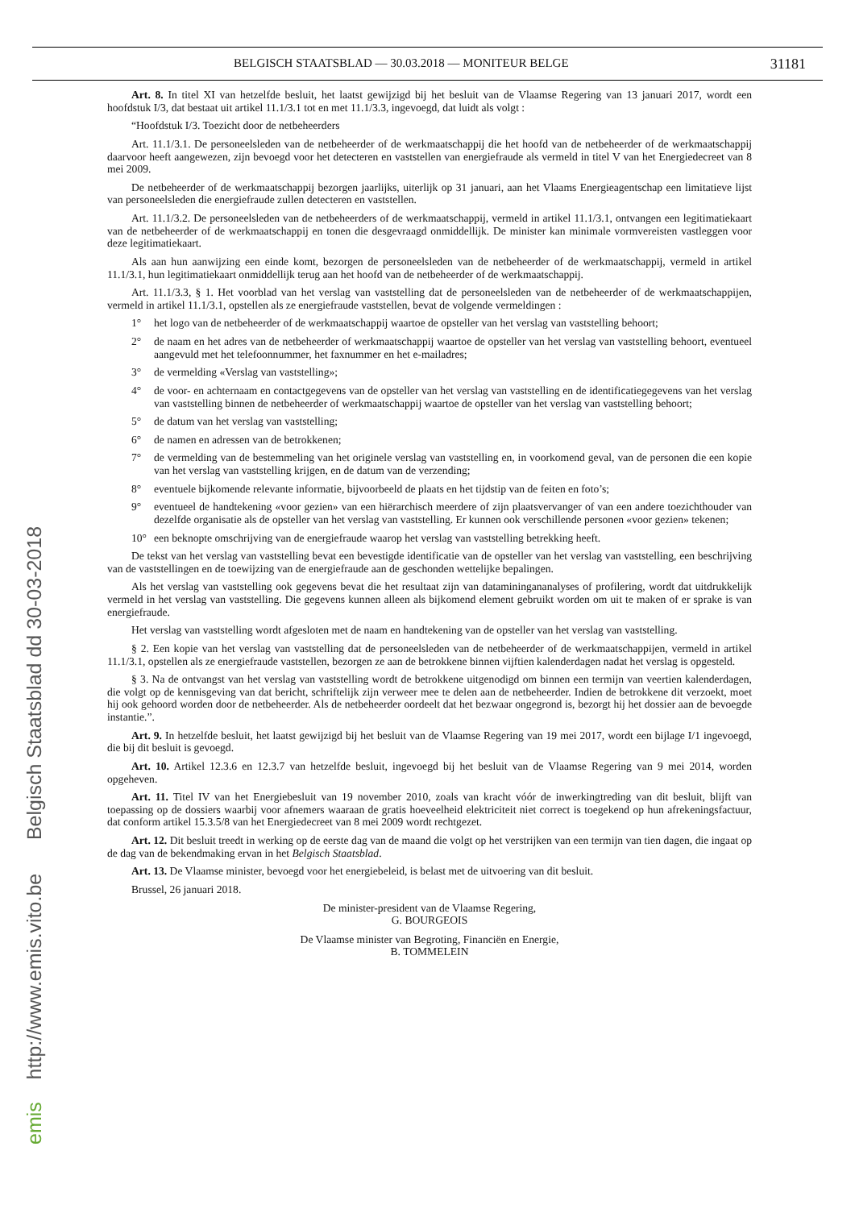emis http://www.emis.vito.be Belgisch Staatsblad dd 30-03-2018
BELGISCH STAATSBLAD — 30.03.2018 — MONITEUR BELGE 31181
Art. 8. In titel XI van hetzelfde besluit, het laatst gewijzigd bij het besluit van de Vlaamse Regering van 13 januari 2017, wordt een hoofdstuk I/3, dat bestaat uit artikel 11.1/3.1 tot en met 11.1/3.3, ingevoegd, dat luidt als volgt :
“Hoofdstuk I/3. Toezicht door de netbeheerders
Art. 11.1/3.1. De personeelsleden van de netbeheerder of de werkmaatschappij die het hoofd van de netbeheerder of de werkmaatschappij daarvoor heeft aangewezen, zijn bevoegd voor het detecteren en vaststellen van energiefraude als vermeld in titel V van het Energiedecreet van 8 mei 2009.
De netbeheerder of de werkmaatschappij bezorgen jaarlijks, uiterlijk op 31 januari, aan het Vlaams Energieagentschap een limitatieve lijst van personeelsleden die energiefraude zullen detecteren en vaststellen.
Art. 11.1/3.2. De personeelsleden van de netbeheerders of de werkmaatschappij, vermeld in artikel 11.1/3.1, ontvangen een legitimatiekaart van de netbeheerder of de werkmaatschappij en tonen die desgevraagd onmiddellijk. De minister kan minimale vormvereisten vastleggen voor deze legitimatiekaart.
Als aan hun aanwijzing een einde komt, bezorgen de personeelsleden van de netbeheerder of de werkmaatschappij, vermeld in artikel 11.1/3.1, hun legitimatiekaart onmiddellijk terug aan het hoofd van de netbeheerder of de werkmaatschappij.
Art. 11.1/3.3, § 1. Het voorblad van het verslag van vaststelling dat de personeelsleden van de netbeheerder of de werkmaatschappijen, vermeld in artikel 11.1/3.1, opstellen als ze energiefraude vaststellen, bevat de volgende vermeldingen :
1° het logo van de netbeheerder of de werkmaatschappij waartoe de opsteller van het verslag van vaststelling behoort;
2° de naam en het adres van de netbeheerder of werkmaatschappij waartoe de opsteller van het verslag van vaststelling behoort, eventueel aangevuld met het telefoonnummer, het faxnummer en het e-mailadres;
3° de vermelding «Verslag van vaststelling»;
4° de voor- en achternaam en contactgegevens van de opsteller van het verslag van vaststelling en de identificatiegegevens van het verslag van vaststelling binnen de netbeheerder of werkmaatschappij waartoe de opsteller van het verslag van vaststelling behoort;
5° de datum van het verslag van vaststelling;
6° de namen en adressen van de betrokkenen;
7° de vermelding van de bestemmeling van het originele verslag van vaststelling en, in voorkomend geval, van de personen die een kopie van het verslag van vaststelling krijgen, en de datum van de verzending;
8° eventuele bijkomende relevante informatie, bijvoorbeeld de plaats en het tijdstip van de feiten en foto’s;
9° eventueel de handtekening «voor gezien» van een hiërarchisch meerdere of zijn plaatsvervanger of van een andere toezichthouder van dezelfde organisatie als de opsteller van het verslag van vaststelling. Er kunnen ook verschillende personen «voor gezien» tekenen;
10° een beknopte omschrijving van de energiefraude waarop het verslag van vaststelling betrekking heeft.
De tekst van het verslag van vaststelling bevat een bevestigde identificatie van de opsteller van het verslag van vaststelling, een beschrijving van de vaststellingen en de toewijzing van de energiefraude aan de geschonden wettelijke bepalingen.
Als het verslag van vaststelling ook gegevens bevat die het resultaat zijn van dataminingananalyses of profilering, wordt dat uitdrukkelijk vermeld in het verslag van vaststelling. Die gegevens kunnen alleen als bijkomend element gebruikt worden om uit te maken of er sprake is van energiefraude.
Het verslag van vaststelling wordt afgesloten met de naam en handtekening van de opsteller van het verslag van vaststelling.
§ 2. Een kopie van het verslag van vaststelling dat de personeelsleden van de netbeheerder of de werkmaatschappijen, vermeld in artikel 11.1/3.1, opstellen als ze energiefraude vaststellen, bezorgen ze aan de betrokkene binnen vijftien kalenderdagen nadat het verslag is opgesteld.
§ 3. Na de ontvangst van het verslag van vaststelling wordt de betrokkene uitgenodigd om binnen een termijn van veertien kalenderdagen, die volgt op de kennisgeving van dat bericht, schriftelijk zijn verweer mee te delen aan de netbeheerder. Indien de betrokkene dit verzoekt, moet hij ook gehoord worden door de netbeheerder. Als de netbeheerder oordeelt dat het bezwaar ongegrond is, bezorgt hij het dossier aan de bevoegde instantie.”.
Art. 9. In hetzelfde besluit, het laatst gewijzigd bij het besluit van de Vlaamse Regering van 19 mei 2017, wordt een bijlage I/1 ingevoegd, die bij dit besluit is gevoegd.
Art. 10. Artikel 12.3.6 en 12.3.7 van hetzelfde besluit, ingevoegd bij het besluit van de Vlaamse Regering van 9 mei 2014, worden opgeheven.
Art. 11. Titel IV van het Energiebesluit van 19 november 2010, zoals van kracht vóór de inwerkingtreding van dit besluit, blijft van toepassing op de dossiers waarbij voor afnemers waaraan de gratis hoeveelheid elektriciteit niet correct is toegekend op hun afrekeningsfactuur, dat conform artikel 15.3.5/8 van het Energiedecreet van 8 mei 2009 wordt rechtgezet.
Art. 12. Dit besluit treedt in werking op de eerste dag van de maand die volgt op het verstrijken van een termijn van tien dagen, die ingaat op de dag van de bekendmaking ervan in het Belgisch Staatsblad.
Art. 13. De Vlaamse minister, bevoegd voor het energiebeleid, is belast met de uitvoering van dit besluit.
Brussel, 26 januari 2018.
De minister-president van de Vlaamse Regering,
G. BOURGEOIS
De Vlaamse minister van Begroting, Financiën en Energie,
B. TOMMELEIN